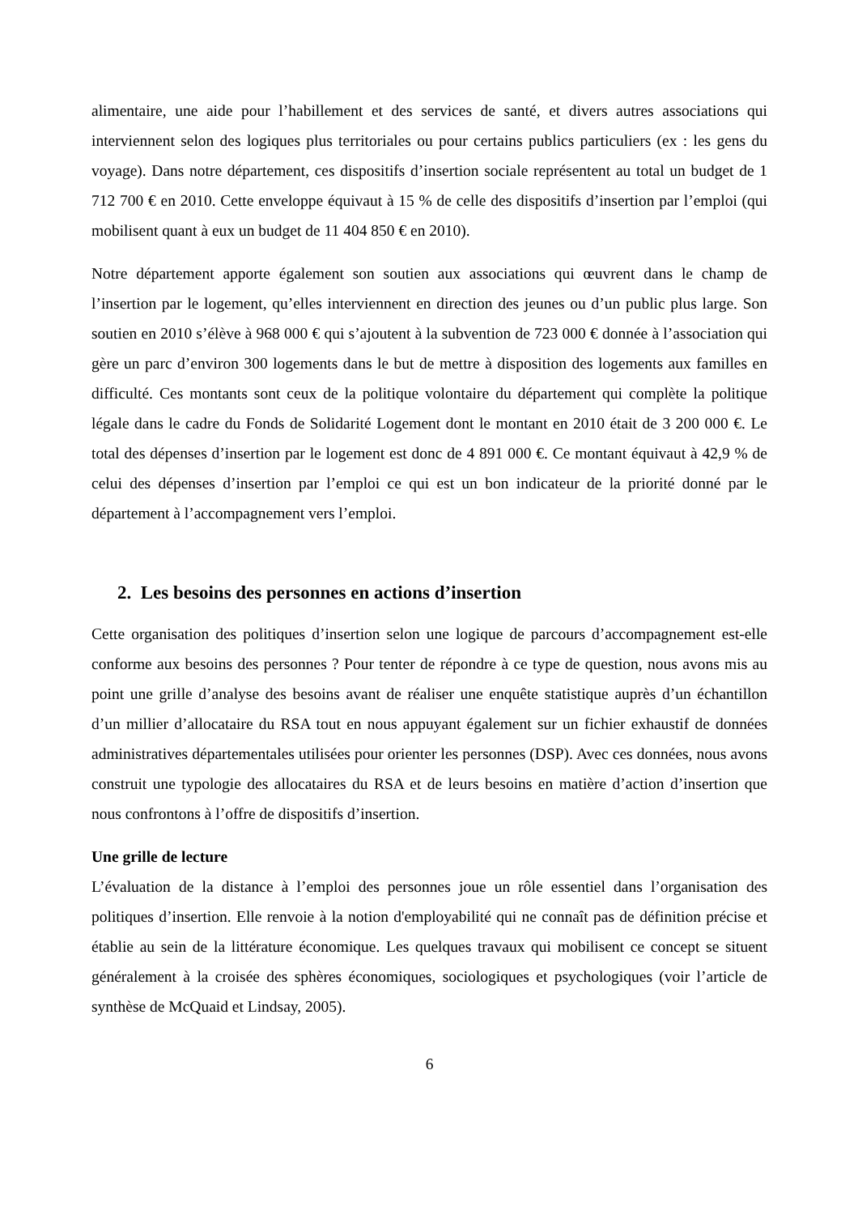alimentaire, une aide pour l’habillement et des services de santé, et divers autres associations qui interviennent selon des logiques plus territoriales ou pour certains publics particuliers (ex : les gens du voyage). Dans notre département, ces dispositifs d’insertion sociale représentent au total un budget de 1 712 700 € en 2010. Cette enveloppe équivaut à 15 % de celle des dispositifs d’insertion par l’emploi (qui mobilisent quant à eux un budget de 11 404 850 € en 2010).
Notre département apporte également son soutien aux associations qui œuvrent dans le champ de l’insertion par le logement, qu’elles interviennent en direction des jeunes ou d’un public plus large. Son soutien en 2010 s’élève à 968 000 € qui s’ajoutent à la subvention de 723 000 € donnée à l’association qui gère un parc d’environ 300 logements dans le but de mettre à disposition des logements aux familles en difficulté. Ces montants sont ceux de la politique volontaire du département qui complète la politique légale dans le cadre du Fonds de Solidarité Logement dont le montant en 2010 était de 3 200 000 €. Le total des dépenses d’insertion par le logement est donc de 4 891 000 €. Ce montant équivaut à 42,9 % de celui des dépenses d’insertion par l’emploi ce qui est un bon indicateur de la priorité donné par le département à l’accompagnement vers l’emploi.
2. Les besoins des personnes en actions d’insertion
Cette organisation des politiques d’insertion selon une logique de parcours d’accompagnement est-elle conforme aux besoins des personnes ? Pour tenter de répondre à ce type de question, nous avons mis au point une grille d’analyse des besoins avant de réaliser une enquête statistique auprès d’un échantillon d’un millier d’allocataire du RSA tout en nous appuyant également sur un fichier exhaustif de données administratives départementales utilisées pour orienter les personnes (DSP). Avec ces données, nous avons construit une typologie des allocataires du RSA et de leurs besoins en matière d’action d’insertion que nous confrontons à l’offre de dispositifs d’insertion.
Une grille de lecture
L’évaluation de la distance à l’emploi des personnes joue un rôle essentiel dans l’organisation des politiques d’insertion. Elle renvoie à la notion d'employabilité qui ne connaît pas de définition précise et établie au sein de la littérature économique. Les quelques travaux qui mobilisent ce concept se situent généralement à la croisée des sphères économiques, sociologiques et psychologiques (voir l’article de synthèse de McQuaid et Lindsay, 2005).
6